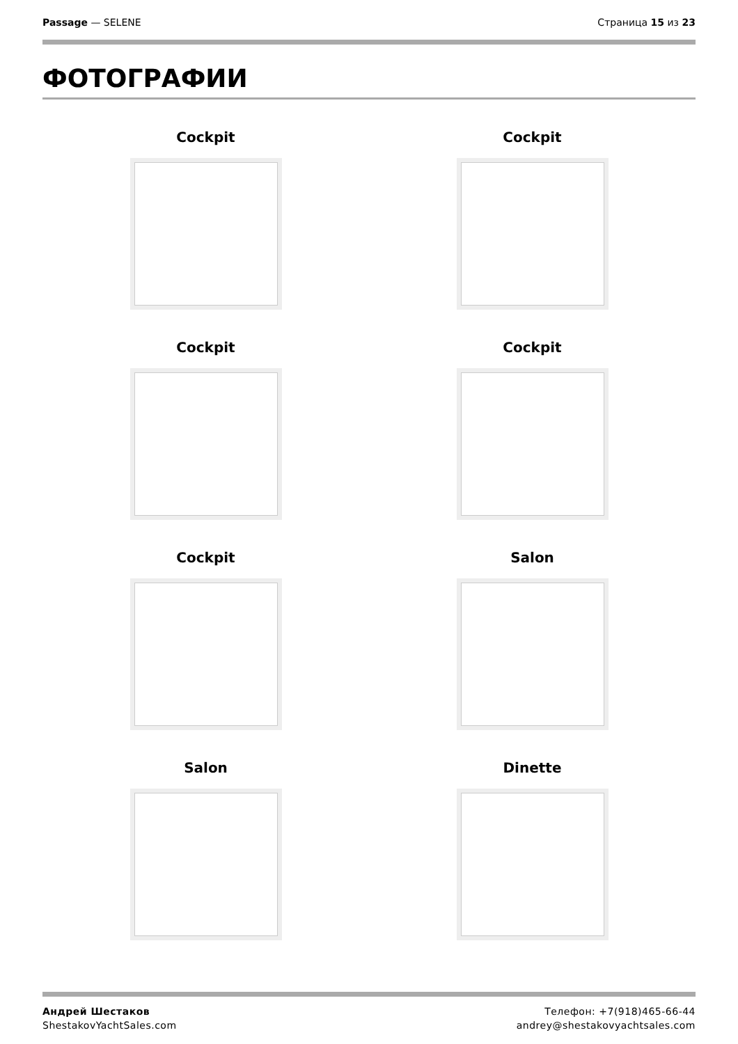Passage — SELENE Страница 15 из 23
ФОТОГРАФИИ
Cockpit
Cockpit
Cockpit
Cockpit
Cockpit
Salon
Salon
Dinette
Андрей Шестаков
ShestakovYachtSales.com
Телефон: +7(918)465-66-44
andrey@shestakovyachtsales.com